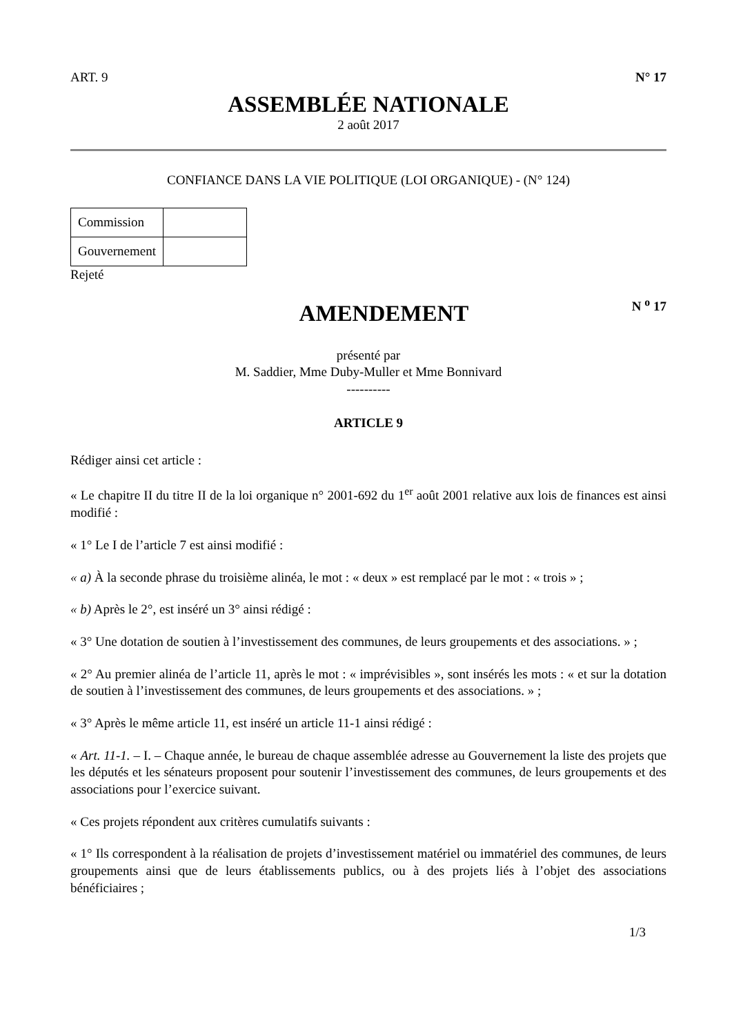ART. 9 N° 17
ASSEMBLÉE NATIONALE
2 août 2017
CONFIANCE DANS LA VIE POLITIQUE (LOI ORGANIQUE) - (N° 124)
| Commission | |
| Gouvernement | |
Rejeté
AMENDEMENT
N <sup>o</sup> 17
présenté par
M. Saddier, Mme Duby-Muller et Mme Bonnivard
----------
ARTICLE 9
Rédiger ainsi cet article :
« Le chapitre II du titre II de la loi organique n° 2001-692 du 1<sup>er</sup> août 2001 relative aux lois de finances est ainsi modifié :
« 1° Le I de l’article 7 est ainsi modifié :
« a) À la seconde phrase du troisième alinéa, le mot : « deux » est remplacé par le mot : « trois » ;
« b) Après le 2°, est inséré un 3° ainsi rédigé :
« 3° Une dotation de soutien à l’investissement des communes, de leurs groupements et des associations. » ;
« 2° Au premier alinéa de l’article 11, après le mot : « imprévisibles », sont insérés les mots : « et sur la dotation de soutien à l’investissement des communes, de leurs groupements et des associations. » ;
« 3° Après le même article 11, est inséré un article 11-1 ainsi rédigé :
« Art. 11-1. – I. – Chaque année, le bureau de chaque assemblée adresse au Gouvernement la liste des projets que les députés et les sénateurs proposent pour soutenir l’investissement des communes, de leurs groupements et des associations pour l’exercice suivant.
« Ces projets répondent aux critères cumulatifs suivants :
« 1° Ils correspondent à la réalisation de projets d’investissement matériel ou immatériel des communes, de leurs groupements ainsi que de leurs établissements publics, ou à des projets liés à l’objet des associations bénéficiaires ;
1/3